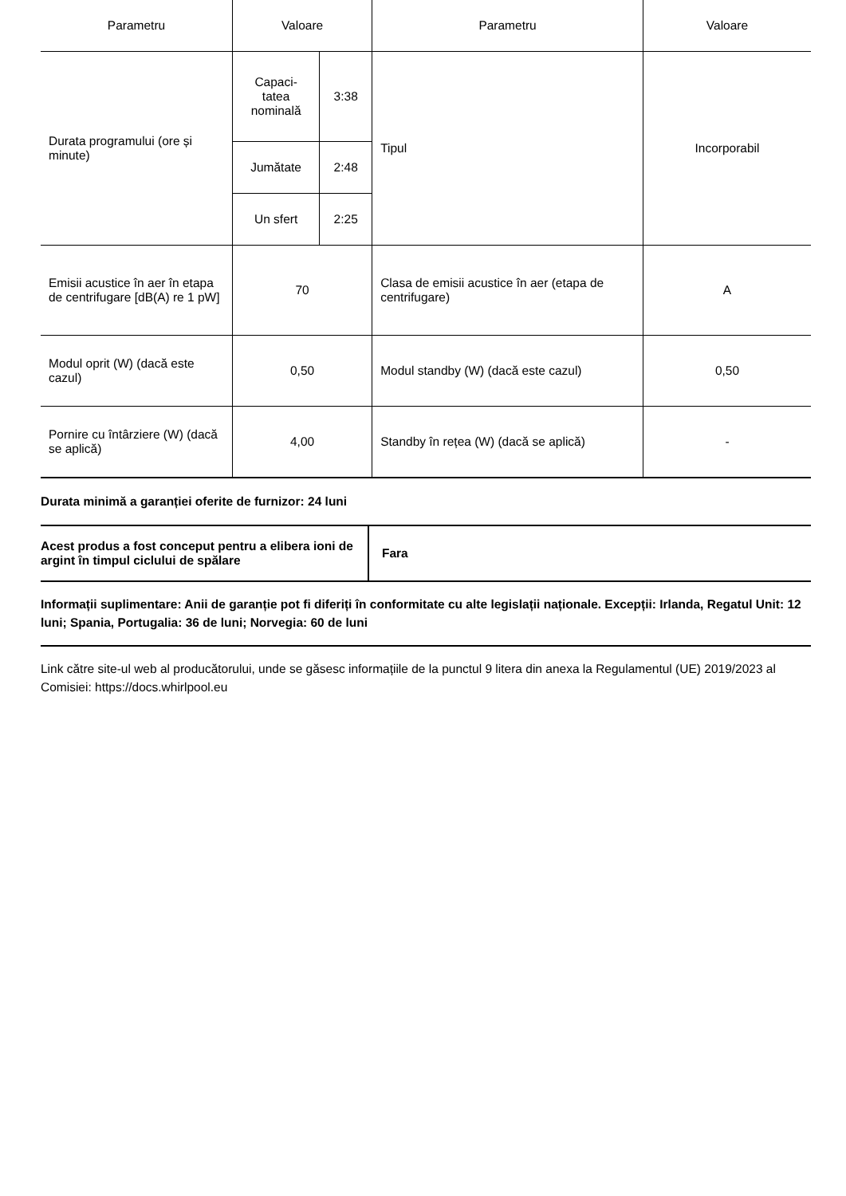| Parametru | Valoare | | Parametru | Valoare |
| --- | --- | --- | --- | --- |
| Durata programului (ore și minute) | Capaci- tatea nominală | 3:38 | Tipul | Incorporabil |
| | Jumătate | 2:48 | | |
| | Un sfert | 2:25 | | |
| Emisii acustice în aer în etapa de centrifugare [dB(A) re 1 pW] | 70 | | Clasa de emisii acustice în aer (etapa de centrifugare) | A |
| Modul oprit (W) (dacă este cazul) | 0,50 | | Modul standby (W) (dacă este cazul) | 0,50 |
| Pornire cu întârziere (W) (dacă se aplică) | 4,00 | | Standby în rețea (W) (dacă se aplică) | - |
Durata minimă a garanției oferite de furnizor: 24 luni
| Acest produs a fost conceput pentru a elibera ioni de argint în timpul ciclului de spălare | Fara |
Informații suplimentare: Anii de garanție pot fi diferiți în conformitate cu alte legislații naționale. Excepții: Irlanda, Regatul Unit: 12 luni; Spania, Portugalia: 36 de luni; Norvegia: 60 de luni
Link către site-ul web al producătorului, unde se găsesc informațiile de la punctul 9 litera din anexa la Regulamentul (UE) 2019/2023 al Comisiei: https://docs.whirlpool.eu